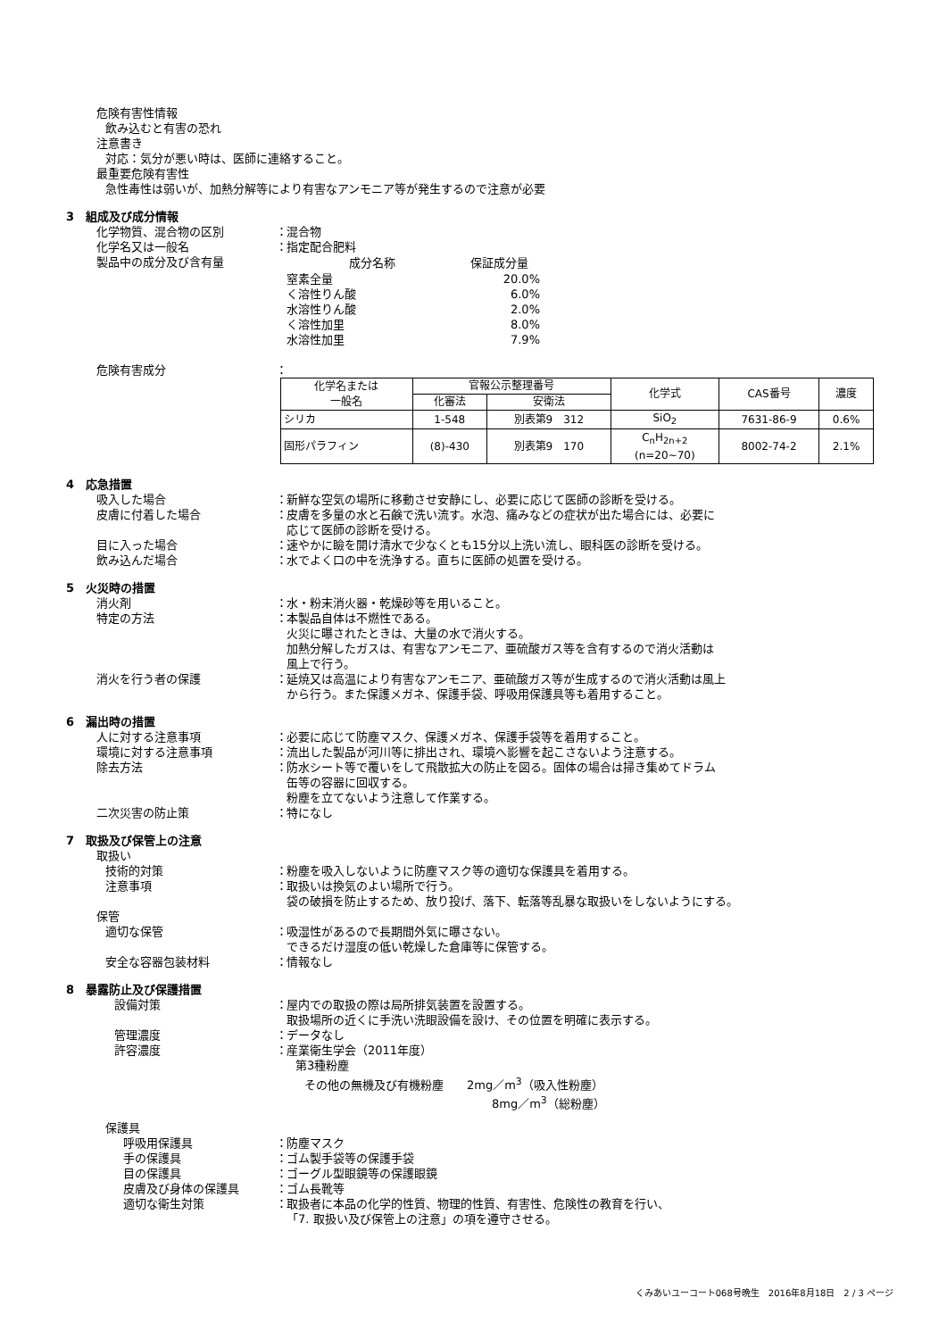危険有害性情報
飲み込むと有害の恐れ
注意書き
対応：気分が悪い時は、医師に連絡すること。
最重要危険有害性
急性毒性は弱いが、加熱分解等により有害なアンモニア等が発生するので注意が必要
3　組成及び成分情報
化学物質、混合物の区別 ：
混合物
化学名又は一般名 ：
指定配合肥料
製品中の成分及び含有量
| 成分名称 | 保証成分量 |
| --- | --- |
| 窒素全量 | 20.0% |
| く溶性りん酸 | 6.0% |
| 水溶性りん酸 | 2.0% |
| く溶性加里 | 8.0% |
| 水溶性加里 | 7.9% |
危険有害成分 ：
| 化学名または 一般名 | 官報公示整理番号 | | 化学式 | CAS番号 | 濃度 |
| --- | --- | --- | --- | --- | --- |
| | 化審法 | 安衛法 | | | |
| シリカ | 1-548 | 別表第9 312 | SiO<sub>2</sub> | 7631-86-9 | 0.6% |
| 固形パラフィン | (8)-430 | 別表第9 170 | C<sub>n</sub>H<sub>2n+2</sub> (n=20~70) | 8002-74-2 | 2.1% |
4　応急措置
吸入した場合 ：
新鮮な空気の場所に移動させ安静にし、必要に応じて医師の診断を受ける。
皮膚に付着した場合 ：
皮膚を多量の水と石鹸で洗い流す。水泡、痛みなどの症状が出た場合には、必要に
応じて医師の診断を受ける。
目に入った場合 ：
速やかに瞼を開け清水で少なくとも15分以上洗い流し、眼科医の診断を受ける。
飲み込んだ場合 ：
水でよく口の中を洗浄する。直ちに医師の処置を受ける。
5　火災時の措置
消火剤 ：
水・粉末消火器・乾燥砂等を用いること。
特定の方法 ：
本製品自体は不燃性である。
火災に曝されたときは、大量の水で消火する。
加熱分解したガスは、有害なアンモニア、亜硫酸ガス等を含有するので消火活動は
風上で行う。
消火を行う者の保護 ：
延焼又は高温により有害なアンモニア、亜硫酸ガス等が生成するので消火活動は風上
から行う。また保護メガネ、保護手袋、呼吸用保護具等も着用すること。
6　漏出時の措置
人に対する注意事項 ：
必要に応じて防塵マスク、保護メガネ、保護手袋等を着用すること。
環境に対する注意事項 ：
流出した製品が河川等に排出され、環境へ影響を起こさないよう注意する。
除去方法 ：
防水シート等で覆いをして飛散拡大の防止を図る。固体の場合は掃き集めてドラム
缶等の容器に回収する。
粉塵を立てないよう注意して作業する。
二次災害の防止策 ：
特になし
7　取扱及び保管上の注意
取扱い
技術的対策 ：
粉塵を吸入しないように防塵マスク等の適切な保護具を着用する。
注意事項 ：
取扱いは換気のよい場所で行う。
袋の破損を防止するため、放り投げ、落下、転落等乱暴な取扱いをしないようにする。
保管
適切な保管 ：
吸湿性があるので長期間外気に曝さない。
できるだけ湿度の低い乾燥した倉庫等に保管する。
安全な容器包装材料 ：
情報なし
8　暴露防止及び保護措置
設備対策 ：
屋内での取扱の際は局所排気装置を設置する。
取扱場所の近くに手洗い洗眼設備を設け、その位置を明確に表示する。
管理濃度 ：
データなし
許容濃度 ：
産業衛生学会（2011年度）
第3種粉塵
その他の無機及び有機粉塵　　2mg／m<sup>3</sup>（吸入性粉塵）
8mg／m<sup>3</sup>（総粉塵）
保護具
呼吸用保護具 ：
防塵マスク
手の保護具 ：
ゴム製手袋等の保護手袋
目の保護具 ：
ゴーグル型眼鏡等の保護眼鏡
皮膚及び身体の保護具 ：
ゴム長靴等
適切な衛生対策 ：
取扱者に本品の化学的性質、物理的性質、有害性、危険性の教育を行い、
「7. 取扱い及び保管上の注意」の項を遵守させる。
くみあいユーコート068号晩生　2016年8月18日　2 / 3 ページ